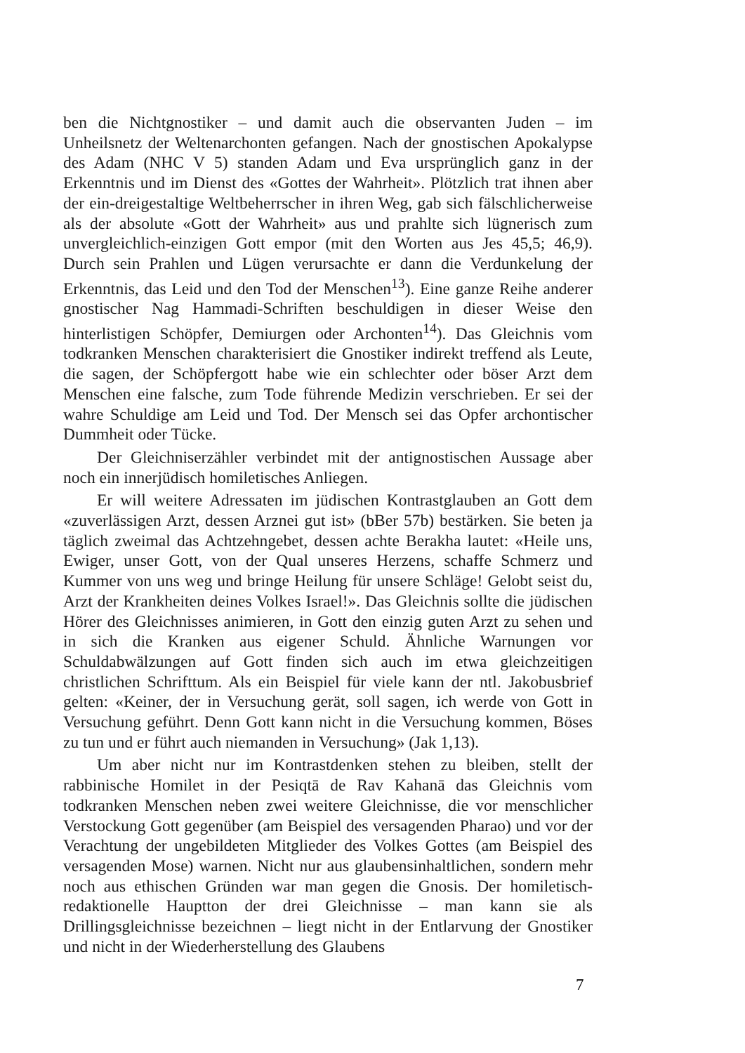ben die Nichtgnostiker – und damit auch die observanten Juden – im Unheilsnetz der Weltenarchonten gefangen. Nach der gnostischen Apokalypse des Adam (NHC V 5) standen Adam und Eva ursprünglich ganz in der Erkenntnis und im Dienst des «Gottes der Wahrheit». Plötzlich trat ihnen aber der ein-dreigestaltige Weltbeherrscher in ihren Weg, gab sich fälschlicherweise als der absolute «Gott der Wahrheit» aus und prahlte sich lügnerisch zum unvergleichlich-einzigen Gott empor (mit den Worten aus Jes 45,5; 46,9). Durch sein Prahlen und Lügen verursachte er dann die Verdunkelung der Erkenntnis, das Leid und den Tod der Menschen<sup>13</sup>). Eine ganze Reihe anderer gnostischer Nag Hammadi-Schriften beschuldigen in dieser Weise den hinterlistigen Schöpfer, Demiurgen oder Archonten<sup>14</sup>). Das Gleichnis vom todkranken Menschen charakterisiert die Gnostiker indirekt treffend als Leute, die sagen, der Schöpfergott habe wie ein schlechter oder böser Arzt dem Menschen eine falsche, zum Tode führende Medizin verschrieben. Er sei der wahre Schuldige am Leid und Tod. Der Mensch sei das Opfer archontischer Dummheit oder Tücke.
Der Gleichniserzähler verbindet mit der antignostischen Aussage aber noch ein innerjüdisch homiletisches Anliegen.
Er will weitere Adressaten im jüdischen Kontrastglauben an Gott dem «zuverlässigen Arzt, dessen Arznei gut ist» (bBer 57b) bestärken. Sie beten ja täglich zweimal das Achtzehngebet, dessen achte Berakha lautet: «Heile uns, Ewiger, unser Gott, von der Qual unseres Herzens, schaffe Schmerz und Kummer von uns weg und bringe Heilung für unsere Schläge! Gelobt seist du, Arzt der Krankheiten deines Volkes Israel!». Das Gleichnis sollte die jüdischen Hörer des Gleichnisses animieren, in Gott den einzig guten Arzt zu sehen und in sich die Kranken aus eigener Schuld. Ähnliche Warnungen vor Schuldabwälzungen auf Gott finden sich auch im etwa gleichzeitigen christlichen Schrifttum. Als ein Beispiel für viele kann der ntl. Jakobusbrief gelten: «Keiner, der in Versuchung gerät, soll sagen, ich werde von Gott in Versuchung geführt. Denn Gott kann nicht in die Versuchung kommen, Böses zu tun und er führt auch niemanden in Versuchung» (Jak 1,13).
Um aber nicht nur im Kontrastdenken stehen zu bleiben, stellt der rabbinische Homilet in der Pesiqtā de Rav Kahanā das Gleichnis vom todkranken Menschen neben zwei weitere Gleichnisse, die vor menschlicher Verstockung Gott gegenüber (am Beispiel des versagenden Pharao) und vor der Verachtung der ungebildeten Mitglieder des Volkes Gottes (am Beispiel des versagenden Mose) warnen. Nicht nur aus glaubensinhaltlichen, sondern mehr noch aus ethischen Gründen war man gegen die Gnosis. Der homiletisch-redaktionelle Hauptton der drei Gleichnisse – man kann sie als Drillingsgleichnisse bezeichnen – liegt nicht in der Entlarvung der Gnostiker und nicht in der Wiederherstellung des Glaubens
7